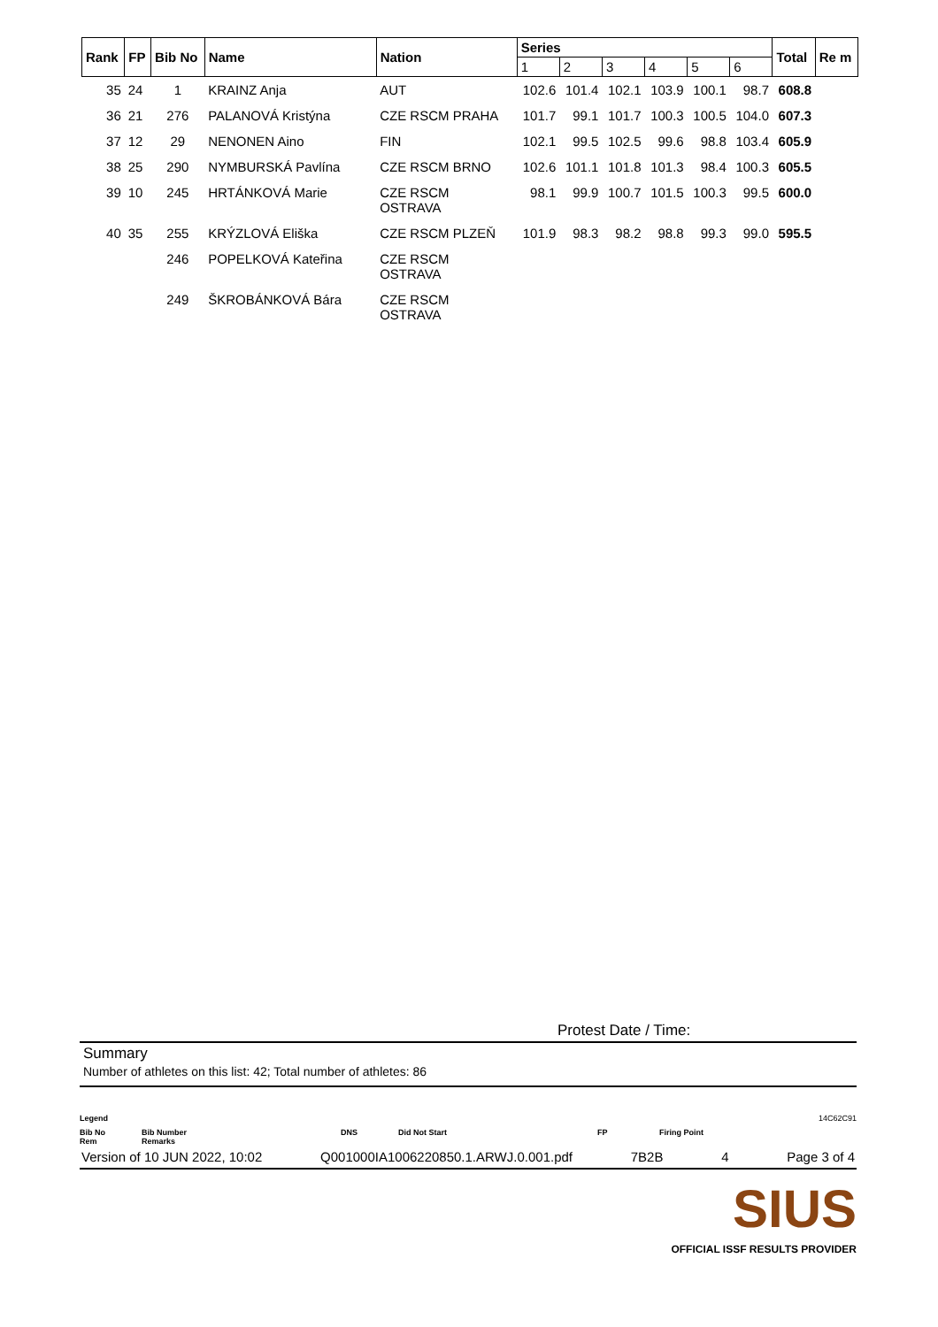| Rank | FP | Bib No | Name | Nation | Series | | | | | | Total | Re m |
| --- | --- | --- | --- | --- | --- | --- | --- | --- | --- | --- | --- | --- |
| | | | | | 1 | 2 | 3 | 4 | 5 | 6 | | |
| 35 | 24 | 1 | KRAINZ Anja | AUT | 102.6 | 101.4 | 102.1 | 103.9 | 100.1 | 98.7 | 608.8 | |
| 36 | 21 | 276 | PALANOVÁ Kristýna | CZE RSCM PRAHA | 101.7 | 99.1 | 101.7 | 100.3 | 100.5 | 104.0 | 607.3 | |
| 37 | 12 | 29 | NENONEN Aino | FIN | 102.1 | 99.5 | 102.5 | 99.6 | 98.8 | 103.4 | 605.9 | |
| 38 | 25 | 290 | NYMBURSKÁ Pavlína | CZE RSCM BRNO | 102.6 | 101.1 | 101.8 | 101.3 | 98.4 | 100.3 | 605.5 | |
| 39 | 10 | 245 | HRTÁNKOVÁ Marie | CZE RSCM OSTRAVA | 98.1 | 99.9 | 100.7 | 101.5 | 100.3 | 99.5 | 600.0 | |
| 40 | 35 | 255 | KRÝZLOVÁ Eliška | CZE RSCM PLZEŇ | 101.9 | 98.3 | 98.2 | 98.8 | 99.3 | 99.0 | 595.5 | |
| | | 246 | POPELKOVÁ Kateřina | CZE RSCM OSTRAVA | | | | | | | | |
| | | 249 | ŠKROBÁNKOVÁ Bára | CZE RSCM OSTRAVA | | | | | | | | |
Protest Date / Time:
Summary
Number of athletes on this list: 42; Total number of athletes: 86
Legend 14C62C91
Bib No
Rem Bib Number
Remarks DNS Did Not Start FP Firing Point
Version of 10 JUN 2022, 10:02 Q001000IA1006220850.1.ARWJ.0.001.pdf 7B2B 4 Page 3 of 4
SIUS
OFFICIAL ISSF RESULTS PROVIDER